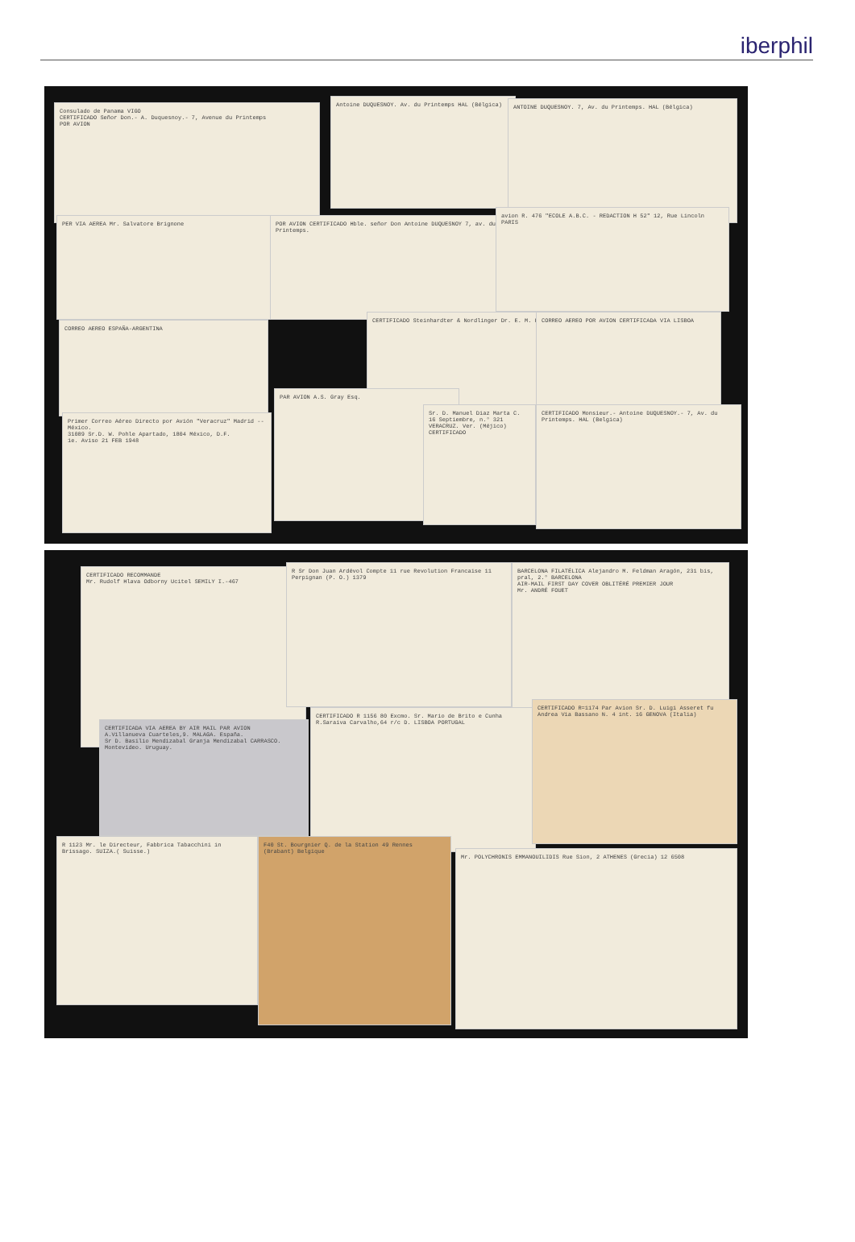iberphil
Consulado de Panama VIGO
CERTIFICADO Señor Don.- A. Duquesnoy.- 7, Avenue du Printemps
POR AVION
Antoine DUQUESNOY. Av. du Printemps HAL (Bélgica) ANTOINE DUQUESNOY. 7, Av. du Printemps. HAL (Bélgica)
PER VIA AEREA Mr. Salvatore Brignone POR AVION CERTIFICADO Hble. señor Don Antoine DUQUESNOY 7, av. du Printemps.
avion R. 476 "ECOLE A.B.C. - REDACTION H 52" 12, Rue Lincoln PARIS
CORREO AEREO ESPAÑA-ARGENTINA
CERTIFICADO Steinhardter & Nordlinger Dr. E. M. Huttrer CORREO AEREO POR AVION CERTIFICADA VIA LISBOA
Primer Correo Aéreo Directo por Avión "Veracruz" Madrid -- México.
31089 Sr.D. W. Pohle Apartado, 1804 México, D.F.
1e. Aviso 21 FEB 1948
PAR AVION A.S. Gray Esq.
Sr. D. Manuel Diaz Marta C. 16 Septiembre, n.° 321 VERACRUZ. Ver. (Méjico) CERTIFICADO
CERTIFICADO Monsieur.- Antoine DUQUESNOY.- 7, Av. du Printemps. HAL (Belgica)
CERTIFICADO RECOMMANDE
Mr. Rudolf Hlava Odborny Ucitel SEMILY I.-467
R Sr Don Juan Ardévol Compte 11 rue Revolution Francaise 11 Perpignan (P. O.) 1379
BARCELONA FILATÉLICA Alejandro M. Feldman Aragón, 231 bis, pral, 2.° BARCELONA
AIR-MAIL FIRST DAY COVER OBLITÉRÉ PREMIER JOUR
Mr. ANDRÉ FOUET
CERTIFICADA VIA AEREA BY AIR MAIL PAR AVION
A.Villanueva Cuarteles,9. MALAGA. España.
Sr D. Basilio Mendizabal Granja Mendizabal CARRASCO. Montevideo. Uruguay.
CERTIFICADO R 1156 80 Excmo. Sr. Mario de Brito e Cunha R.Saraiva Carvalho,64 r/c D. LISBOA PORTUGAL
CERTIFICADO R=1174 Par Avion Sr. D. Luigi Asseret fu Andrea Via Bassano N. 4 int. 16 GENOVA (Italia)
R 1123 Mr. le Directeur, Fabbrica Tabacchini in Brissago. SUIZA.( Suisse.)
F40 St. Bourgnier Q. de la Station 49 Rennes (Brabant) Belgique
Mr. POLYCHRONIS EMMANOUILIDIS Rue Sion, 2 ATHENES (Grecia) 12 6508